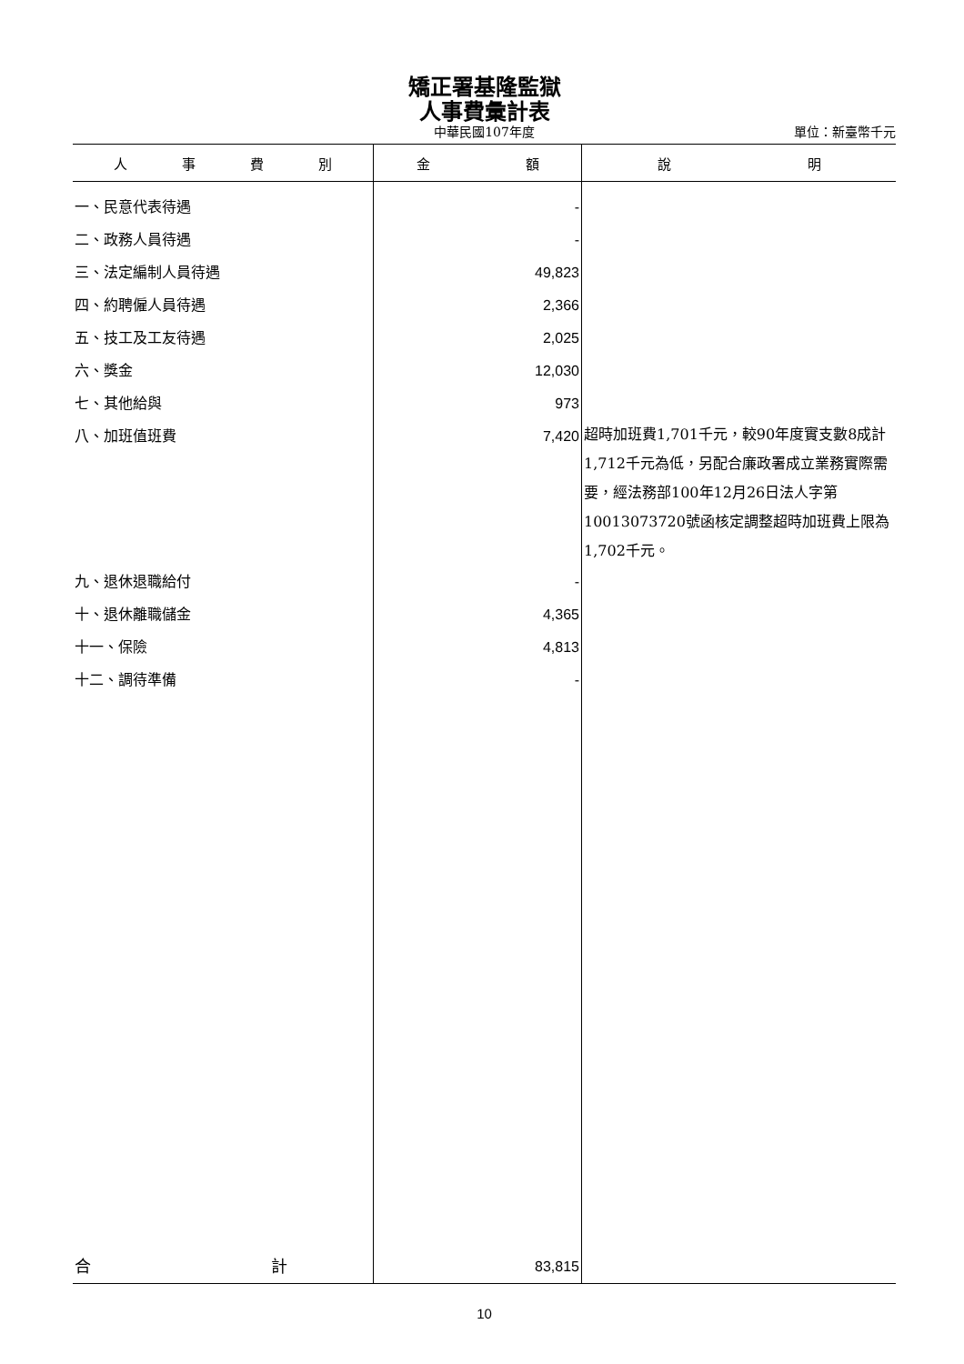矯正署基隆監獄
人事費彙計表
中華民國107年度 單位：新臺幣千元
| 人 事 費 別 | 金 額 | 說 明 |
| --- | --- | --- |
| 一、民意代表待遇 | - | |
| 二、政務人員待遇 | - | |
| 三、法定編制人員待遇 | 49,823 | |
| 四、約聘僱人員待遇 | 2,366 | |
| 五、技工及工友待遇 | 2,025 | |
| 六、獎金 | 12,030 | |
| 七、其他給與 | 973 | |
| 八、加班值班費 | 7,420 | 超時加班費1,701千元，較90年度實支數8成計1,712千元為低，另配合廉政署成立業務實際需要，經法務部100年12月26日法人字第10013073720號函核定調整超時加班費上限為1,702千元。 |
| 九、退休退職給付 | - | |
| 十、退休離職儲金 | 4,365 | |
| 十一、保險 | 4,813 | |
| 十二、調待準備 | - | |
| 合 計 | 83,815 | |
10